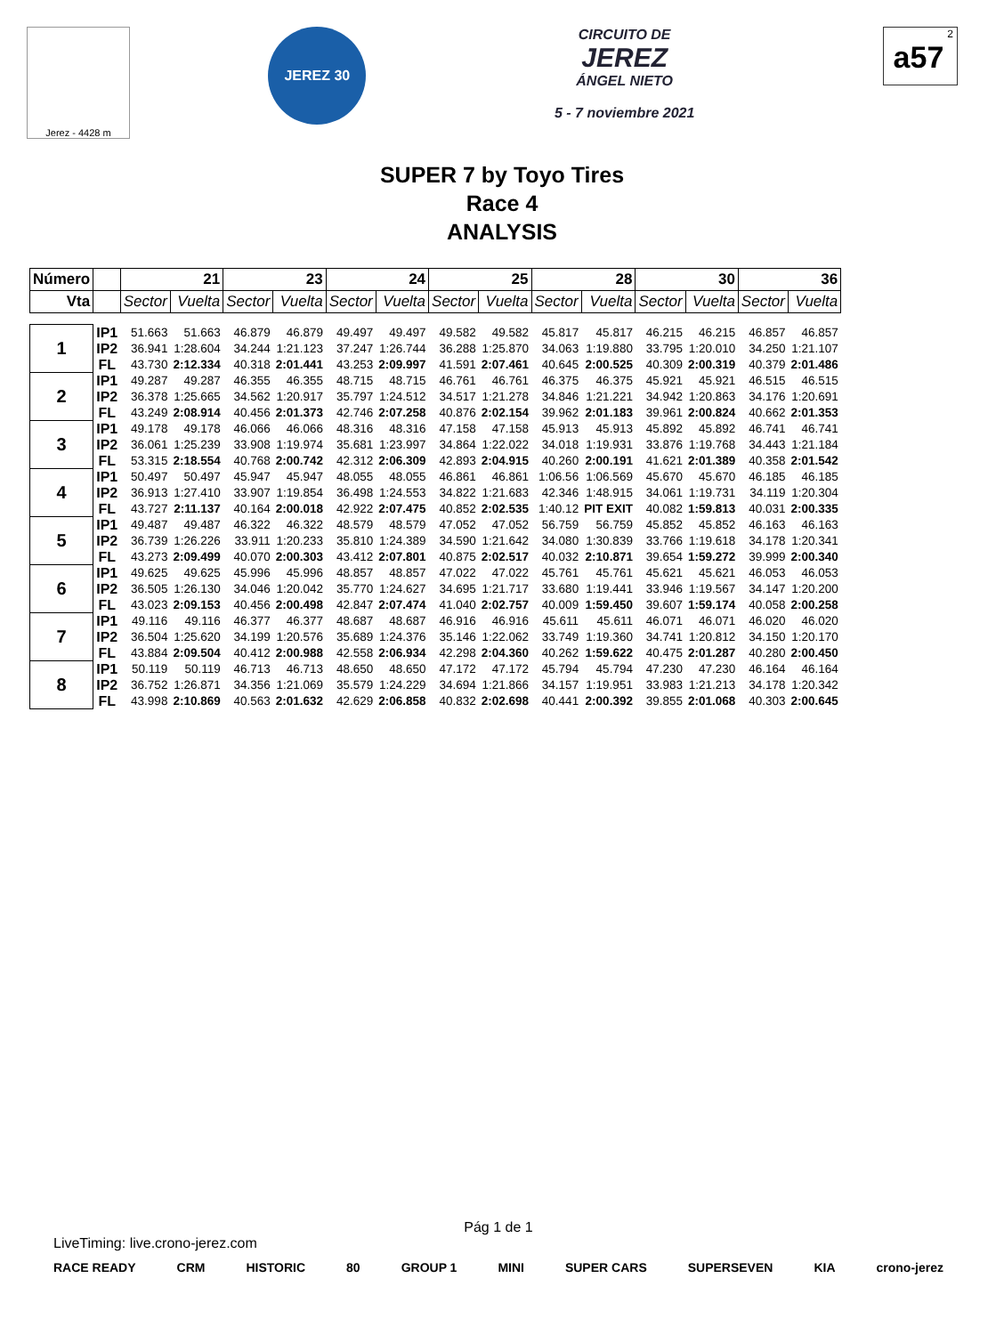Jerez - 4428 m
JEREZ 30
CIRCUITO DE
JEREZ
ÁNGEL NIETO
5 - 7 noviembre 2021
2
a57
SUPER 7 by Toyo Tires
Race 4
ANALYSIS
| Número | | 21 | | 23 | | 24 | | 25 | | 28 | | 30 | | 36 | |
| --- | --- | --- | --- | --- | --- | --- | --- | --- | --- | --- | --- | --- | --- | --- | --- |
| Vta | | Sector | Vuelta | Sector | Vuelta | Sector | Vuelta | Sector | Vuelta | Sector | Vuelta | Sector | Vuelta | Sector | Vuelta |
| 1 | IP1 | 51.663 | 51.663 | 46.879 | 46.879 | 49.497 | 49.497 | 49.582 | 49.582 | 45.817 | 45.817 | 46.215 | 46.215 | 46.857 | 46.857 |
| | IP2 | 36.941 | 1:28.604 | 34.244 | 1:21.123 | 37.247 | 1:26.744 | 36.288 | 1:25.870 | 34.063 | 1:19.880 | 33.795 | 1:20.010 | 34.250 | 1:21.107 |
| | FL | 43.730 | 2:12.334 | 40.318 | 2:01.441 | 43.253 | 2:09.997 | 41.591 | 2:07.461 | 40.645 | 2:00.525 | 40.309 | 2:00.319 | 40.379 | 2:01.486 |
| 2 | IP1 | 49.287 | 49.287 | 46.355 | 46.355 | 48.715 | 48.715 | 46.761 | 46.761 | 46.375 | 46.375 | 45.921 | 45.921 | 46.515 | 46.515 |
| | IP2 | 36.378 | 1:25.665 | 34.562 | 1:20.917 | 35.797 | 1:24.512 | 34.517 | 1:21.278 | 34.846 | 1:21.221 | 34.942 | 1:20.863 | 34.176 | 1:20.691 |
| | FL | 43.249 | 2:08.914 | 40.456 | 2:01.373 | 42.746 | 2:07.258 | 40.876 | 2:02.154 | 39.962 | 2:01.183 | 39.961 | 2:00.824 | 40.662 | 2:01.353 |
| 3 | IP1 | 49.178 | 49.178 | 46.066 | 46.066 | 48.316 | 48.316 | 47.158 | 47.158 | 45.913 | 45.913 | 45.892 | 45.892 | 46.741 | 46.741 |
| | IP2 | 36.061 | 1:25.239 | 33.908 | 1:19.974 | 35.681 | 1:23.997 | 34.864 | 1:22.022 | 34.018 | 1:19.931 | 33.876 | 1:19.768 | 34.443 | 1:21.184 |
| | FL | 53.315 | 2:18.554 | 40.768 | 2:00.742 | 42.312 | 2:06.309 | 42.893 | 2:04.915 | 40.260 | 2:00.191 | 41.621 | 2:01.389 | 40.358 | 2:01.542 |
| 4 | IP1 | 50.497 | 50.497 | 45.947 | 45.947 | 48.055 | 48.055 | 46.861 | 46.861 | 1:06.56 | 1:06.569 | 45.670 | 45.670 | 46.185 | 46.185 |
| | IP2 | 36.913 | 1:27.410 | 33.907 | 1:19.854 | 36.498 | 1:24.553 | 34.822 | 1:21.683 | 42.346 | 1:48.915 | 34.061 | 1:19.731 | 34.119 | 1:20.304 |
| | FL | 43.727 | 2:11.137 | 40.164 | 2:00.018 | 42.922 | 2:07.475 | 40.852 | 2:02.535 | 1:40.12 | PIT EXIT | 40.082 | 1:59.813 | 40.031 | 2:00.335 |
| 5 | IP1 | 49.487 | 49.487 | 46.322 | 46.322 | 48.579 | 48.579 | 47.052 | 47.052 | 56.759 | 56.759 | 45.852 | 45.852 | 46.163 | 46.163 |
| | IP2 | 36.739 | 1:26.226 | 33.911 | 1:20.233 | 35.810 | 1:24.389 | 34.590 | 1:21.642 | 34.080 | 1:30.839 | 33.766 | 1:19.618 | 34.178 | 1:20.341 |
| | FL | 43.273 | 2:09.499 | 40.070 | 2:00.303 | 43.412 | 2:07.801 | 40.875 | 2:02.517 | 40.032 | 2:10.871 | 39.654 | 1:59.272 | 39.999 | 2:00.340 |
| 6 | IP1 | 49.625 | 49.625 | 45.996 | 45.996 | 48.857 | 48.857 | 47.022 | 47.022 | 45.761 | 45.761 | 45.621 | 45.621 | 46.053 | 46.053 |
| | IP2 | 36.505 | 1:26.130 | 34.046 | 1:20.042 | 35.770 | 1:24.627 | 34.695 | 1:21.717 | 33.680 | 1:19.441 | 33.946 | 1:19.567 | 34.147 | 1:20.200 |
| | FL | 43.023 | 2:09.153 | 40.456 | 2:00.498 | 42.847 | 2:07.474 | 41.040 | 2:02.757 | 40.009 | 1:59.450 | 39.607 | 1:59.174 | 40.058 | 2:00.258 |
| 7 | IP1 | 49.116 | 49.116 | 46.377 | 46.377 | 48.687 | 48.687 | 46.916 | 46.916 | 45.611 | 45.611 | 46.071 | 46.071 | 46.020 | 46.020 |
| | IP2 | 36.504 | 1:25.620 | 34.199 | 1:20.576 | 35.689 | 1:24.376 | 35.146 | 1:22.062 | 33.749 | 1:19.360 | 34.741 | 1:20.812 | 34.150 | 1:20.170 |
| | FL | 43.884 | 2:09.504 | 40.412 | 2:00.988 | 42.558 | 2:06.934 | 42.298 | 2:04.360 | 40.262 | 1:59.622 | 40.475 | 2:01.287 | 40.280 | 2:00.450 |
| 8 | IP1 | 50.119 | 50.119 | 46.713 | 46.713 | 48.650 | 48.650 | 47.172 | 47.172 | 45.794 | 45.794 | 47.230 | 47.230 | 46.164 | 46.164 |
| | IP2 | 36.752 | 1:26.871 | 34.356 | 1:21.069 | 35.579 | 1:24.229 | 34.694 | 1:21.866 | 34.157 | 1:19.951 | 33.983 | 1:21.213 | 34.178 | 1:20.342 |
| | FL | 43.998 | 2:10.869 | 40.563 | 2:01.632 | 42.629 | 2:06.858 | 40.832 | 2:02.698 | 40.441 | 2:00.392 | 39.855 | 2:01.068 | 40.303 | 2:00.645 |
Pág 1 de 1
LiveTiming: live.crono-jerez.com
RACE READY CRM HISTORIC 80 GROUP 1 MINI SUPER CARS SUPERSEVEN KIA crono-jerez